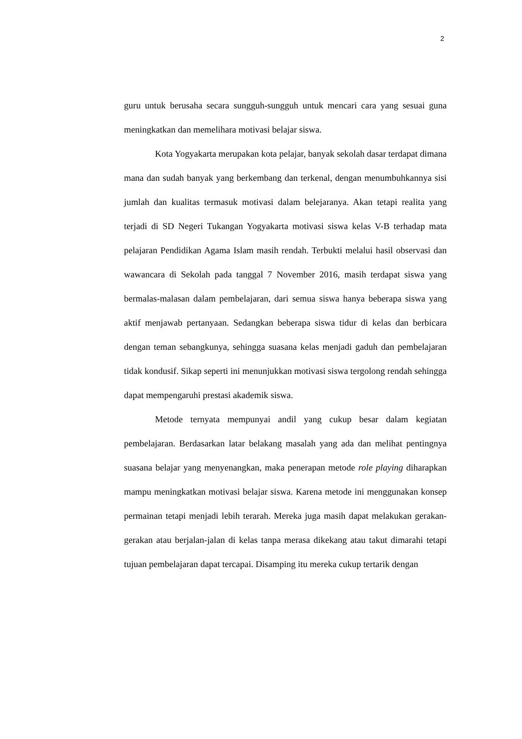2
guru untuk berusaha secara sungguh-sungguh untuk mencari cara yang sesuai guna meningkatkan dan memelihara motivasi belajar siswa.
Kota Yogyakarta merupakan kota pelajar, banyak sekolah dasar terdapat dimana mana dan sudah banyak yang berkembang dan terkenal, dengan menumbuhkannya sisi jumlah dan kualitas termasuk motivasi dalam belejaranya. Akan tetapi realita yang terjadi di SD Negeri Tukangan Yogyakarta motivasi siswa kelas V-B terhadap mata pelajaran Pendidikan Agama Islam masih rendah. Terbukti melalui hasil observasi dan wawancara di Sekolah pada tanggal 7 November 2016, masih terdapat siswa yang bermalas-malasan dalam pembelajaran, dari semua siswa hanya beberapa siswa yang aktif menjawab pertanyaan. Sedangkan beberapa siswa tidur di kelas dan berbicara dengan teman sebangkunya, sehingga suasana kelas menjadi gaduh dan pembelajaran tidak kondusif. Sikap seperti ini menunjukkan motivasi siswa tergolong rendah sehingga dapat mempengaruhi prestasi akademik siswa.
Metode ternyata mempunyai andil yang cukup besar dalam kegiatan pembelajaran. Berdasarkan latar belakang masalah yang ada dan melihat pentingnya suasana belajar yang menyenangkan, maka penerapan metode role playing diharapkan mampu meningkatkan motivasi belajar siswa. Karena metode ini menggunakan konsep permainan tetapi menjadi lebih terarah. Mereka juga masih dapat melakukan gerakan-gerakan atau berjalan-jalan di kelas tanpa merasa dikekang atau takut dimarahi tetapi tujuan pembelajaran dapat tercapai. Disamping itu mereka cukup tertarik dengan